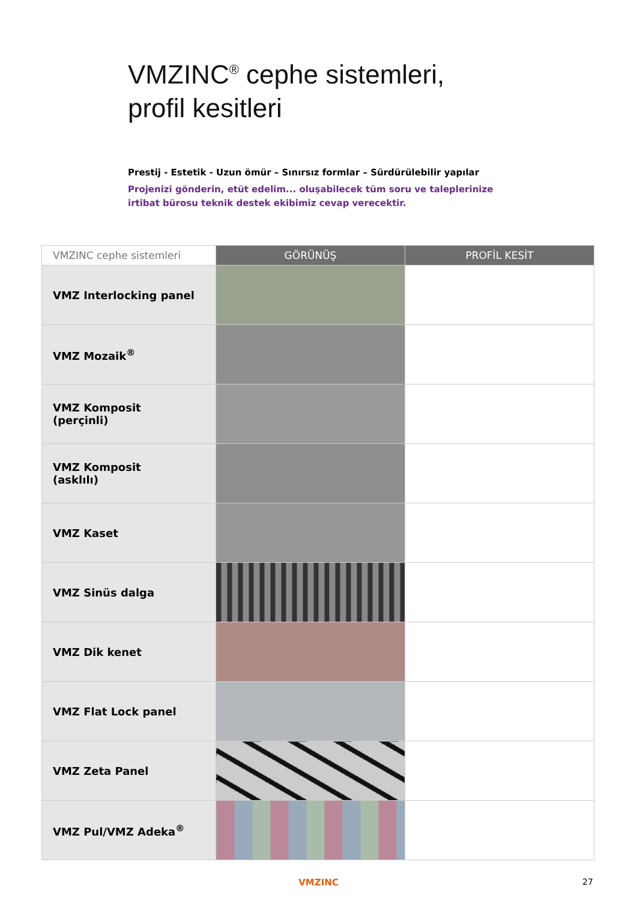VMZINC<sup>®</sup> cephe sistemleri,
profil kesitleri
Prestij - Estetik - Uzun ömür – Sınırsız formlar – Sürdürülebilir yapılar
Projenizi gönderin, etüt edelim... oluşabilecek tüm soru ve taleplerinize irtibat bürosu teknik destek ekibimiz cevap verecektir.
| VMZINC cephe sistemleri | GÖRÜNÜŞ | PROFİL KESİT |
| --- | --- | --- |
| VMZ Interlocking panel | | |
| VMZ Mozaik<sup>®</sup> | | |
| VMZ Komposit (perçinli) | | |
| VMZ Komposit (asklılı) | | |
| VMZ Kaset | | |
| VMZ Sinüs dalga | | |
| VMZ Dik kenet | | |
| VMZ Flat Lock panel | | |
| VMZ Zeta Panel | | |
| VMZ Pul/VMZ Adeka<sup>®</sup> | | |
VMZINC 27